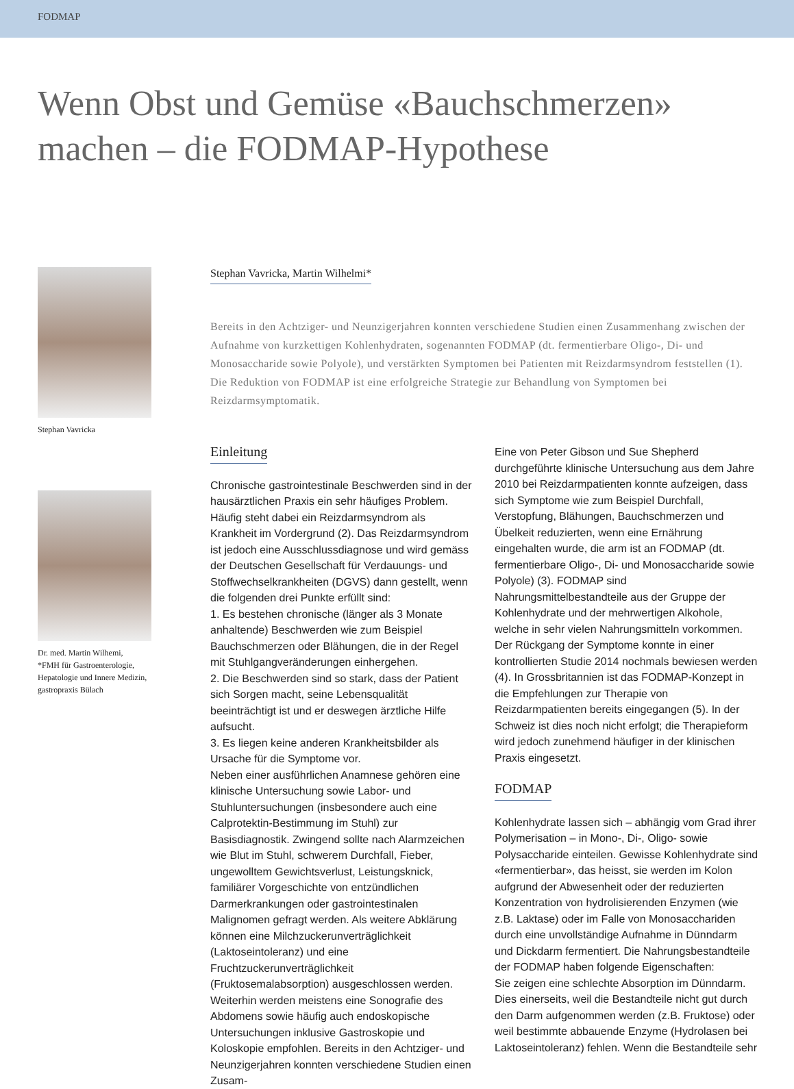FODMAP
Wenn Obst und Gemüse «Bauchschmerzen»
machen – die FODMAP-Hypothese
Stephan Vavricka
Dr. med. Martin Wilhemi,
*FMH für Gastroenterologie, Hepatologie und Innere Medizin, gastropraxis Bülach
Stephan Vavricka, Martin Wilhelmi*
Bereits in den Achtziger- und Neunzigerjahren konnten verschiedene Studien einen Zusammenhang zwischen der Aufnahme von kurzkettigen Kohlenhydraten, sogenannten FODMAP (dt. fermentierbare Oligo-, Di- und Monosaccharide sowie Polyole), und verstärkten Symptomen bei Patienten mit Reizdarmsyndrom feststellen (1). Die Reduktion von FODMAP ist eine erfolgreiche Strategie zur Behandlung von Symptomen bei Reizdarmsymptomatik.
Einleitung
Chronische gastrointestinale Beschwerden sind in der hausärztlichen Praxis ein sehr häufiges Problem. Häufig steht dabei ein Reizdarmsyndrom als Krankheit im Vordergrund (2). Das Reizdarmsyndrom ist jedoch eine Ausschlussdiagnose und wird gemäss der Deutschen Gesellschaft für Verdauungs- und Stoffwechselkrankheiten (DGVS) dann gestellt, wenn die folgenden drei Punkte erfüllt sind:
1. Es bestehen chronische (länger als 3 Monate anhaltende) Beschwerden wie zum Beispiel Bauchschmerzen oder Blähungen, die in der Regel mit Stuhlgangveränderungen einhergehen.
2. Die Beschwerden sind so stark, dass der Patient sich Sorgen macht, seine Lebensqualität beeinträchtigt ist und er deswegen ärztliche Hilfe aufsucht.
3. Es liegen keine anderen Krankheitsbilder als Ursache für die Symptome vor.
Neben einer ausführlichen Anamnese gehören eine klinische Untersuchung sowie Labor- und Stuhluntersuchungen (insbesondere auch eine Calprotektin-Bestimmung im Stuhl) zur Basisdiagnostik. Zwingend sollte nach Alarmzeichen wie Blut im Stuhl, schwerem Durchfall, Fieber, ungewolltem Gewichtsverlust, Leistungsknick, familiärer Vorgeschichte von entzündlichen Darmerkrankungen oder gastrointestinalen Malignomen gefragt werden. Als weitere Abklärung können eine Milchzuckerunverträglichkeit (Laktoseintoleranz) und eine Fruchtzuckerunverträglichkeit (Fruktosemalabsorption) ausgeschlossen werden. Weiterhin werden meistens eine Sonografie des Abdomens sowie häufig auch endoskopische Untersuchungen inklusive Gastroskopie und Koloskopie empfohlen. Bereits in den Achtziger- und Neunzigerjahren konnten verschiedene Studien einen Zusam-
Eine von Peter Gibson und Sue Shepherd durchgeführte klinische Untersuchung aus dem Jahre 2010 bei Reizdarmpatienten konnte aufzeigen, dass sich Symptome wie zum Beispiel Durchfall, Verstopfung, Blähungen, Bauchschmerzen und Übelkeit reduzierten, wenn eine Ernährung eingehalten wurde, die arm ist an FODMAP (dt. fermentierbare Oligo-, Di- und Monosaccharide sowie Polyole) (3). FODMAP sind Nahrungsmittelbestandteile aus der Gruppe der Kohlenhydrate und der mehrwertigen Alkohole, welche in sehr vielen Nahrungsmitteln vorkommen. Der Rückgang der Symptome konnte in einer kontrollierten Studie 2014 nochmals bewiesen werden (4). In Grossbritannien ist das FODMAP-Konzept in die Empfehlungen zur Therapie von Reizdarmpatienten bereits eingegangen (5). In der Schweiz ist dies noch nicht erfolgt; die Therapieform wird jedoch zunehmend häufiger in der klinischen Praxis eingesetzt.
FODMAP
Kohlenhydrate lassen sich – abhängig vom Grad ihrer Polymerisation – in Mono-, Di-, Oligo- sowie Polysaccharide einteilen. Gewisse Kohlenhydrate sind «fermentierbar», das heisst, sie werden im Kolon aufgrund der Abwesenheit oder der reduzierten Konzentration von hydrolisierenden Enzymen (wie z.B. Laktase) oder im Falle von Monosacchariden durch eine unvollständige Aufnahme in Dünndarm und Dickdarm fermentiert. Die Nahrungsbestandteile der FODMAP haben folgende Eigenschaften:
Sie zeigen eine schlechte Absorption im Dünndarm. Dies einerseits, weil die Bestandteile nicht gut durch den Darm aufgenommen werden (z.B. Fruktose) oder weil bestimmte abbauende Enzyme (Hydrolasen bei Laktoseintoleranz) fehlen. Wenn die Bestandteile sehr